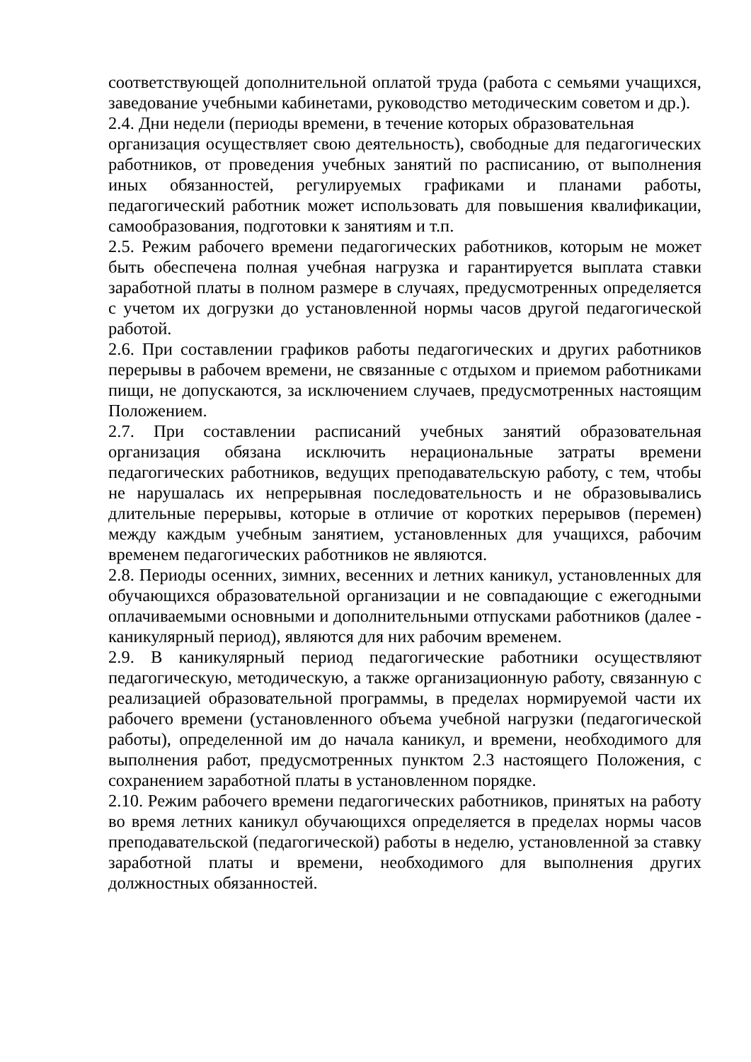соответствующей дополнительной оплатой труда (работа с семьями учащихся, заведование учебными кабинетами, руководство методическим советом и др.).
2.4. Дни недели (периоды времени, в течение которых образовательная
организация осуществляет свою деятельность), свободные для педагогических работников, от проведения учебных занятий по расписанию, от выполнения иных обязанностей, регулируемых графиками и планами работы, педагогический работник может использовать для повышения квалификации, самообразования, подготовки к занятиям и т.п.
2.5. Режим рабочего времени педагогических работников, которым не может быть обеспечена полная учебная нагрузка и гарантируется выплата ставки заработной платы в полном размере в случаях, предусмотренных определяется с учетом их догрузки до установленной нормы часов другой педагогической работой.
2.6. При составлении графиков работы педагогических и других работников перерывы в рабочем времени, не связанные с отдыхом и приемом работниками пищи, не допускаются, за исключением случаев, предусмотренных настоящим Положением.
2.7. При составлении расписаний учебных занятий образовательная организация обязана исключить нерациональные затраты времени педагогических работников, ведущих преподавательскую работу, с тем, чтобы не нарушалась их непрерывная последовательность и не образовывались длительные перерывы, которые в отличие от коротких перерывов (перемен) между каждым учебным занятием, установленных для учащихся, рабочим временем педагогических работников не являются.
2.8. Периоды осенних, зимних, весенних и летних каникул, установленных для обучающихся образовательной организации и не совпадающие с ежегодными оплачиваемыми основными и дополнительными отпусками работников (далее - каникулярный период), являются для них рабочим временем.
2.9. В каникулярный период педагогические работники осуществляют педагогическую, методическую, а также организационную работу, связанную с реализацией образовательной программы, в пределах нормируемой части их рабочего времени (установленного объема учебной нагрузки (педагогической работы), определенной им до начала каникул, и времени, необходимого для выполнения работ, предусмотренных пунктом 2.3 настоящего Положения, с сохранением заработной платы в установленном порядке.
2.10. Режим рабочего времени педагогических работников, принятых на работу во время летних каникул обучающихся определяется в пределах нормы часов преподавательской (педагогической) работы в неделю, установленной за ставку заработной платы и времени, необходимого для выполнения других должностных обязанностей.